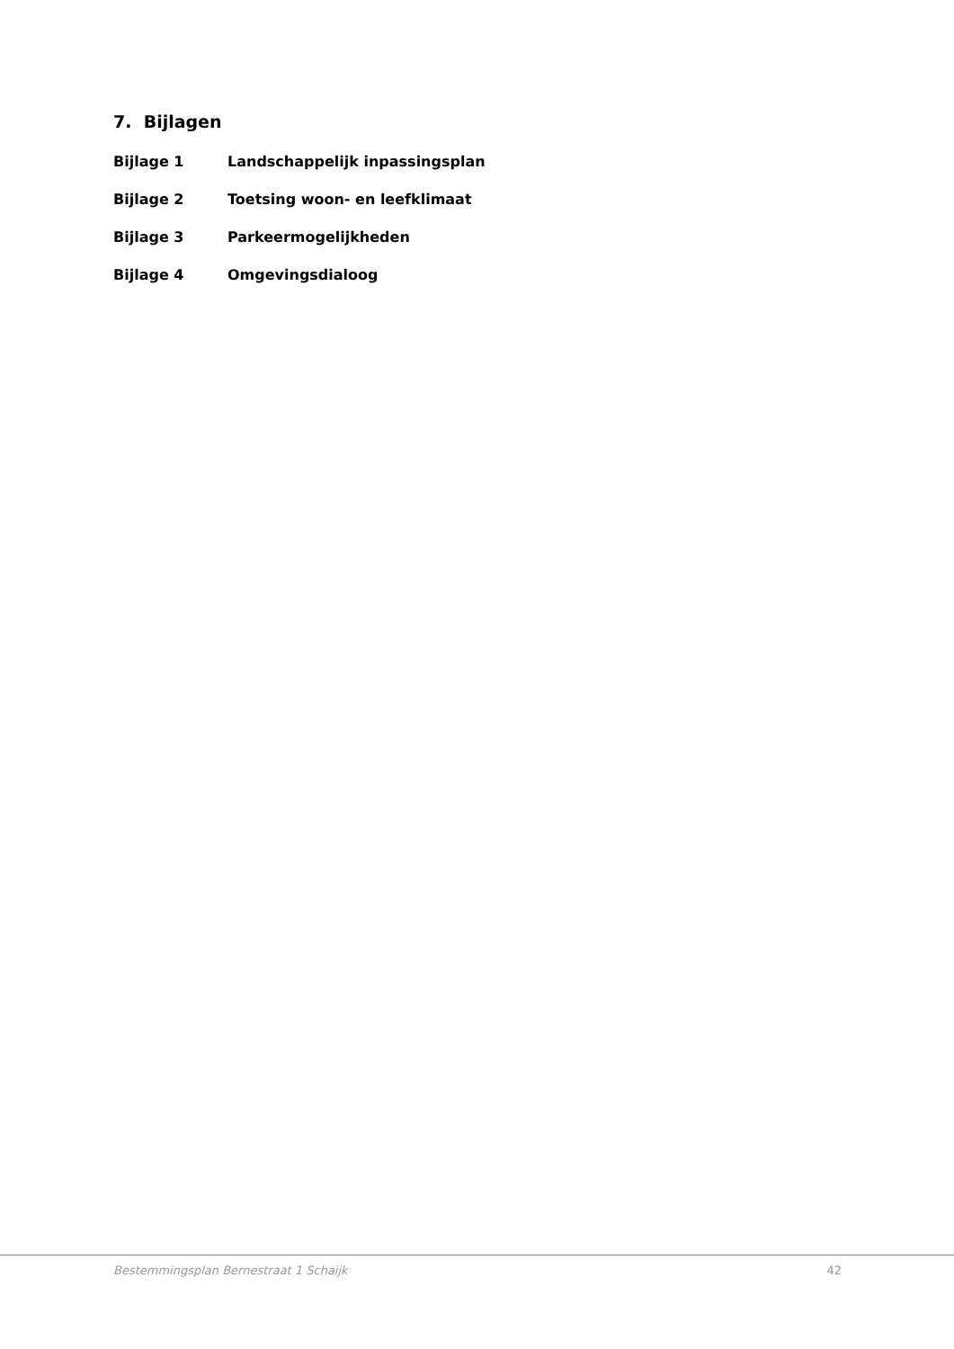7. Bijlagen
Bijlage 1 Landschappelijk inpassingsplan
Bijlage 2 Toetsing woon- en leefklimaat
Bijlage 3 Parkeermogelijkheden
Bijlage 4 Omgevingsdialoog
Bestemmingsplan Bernestraat 1 Schaijk 42